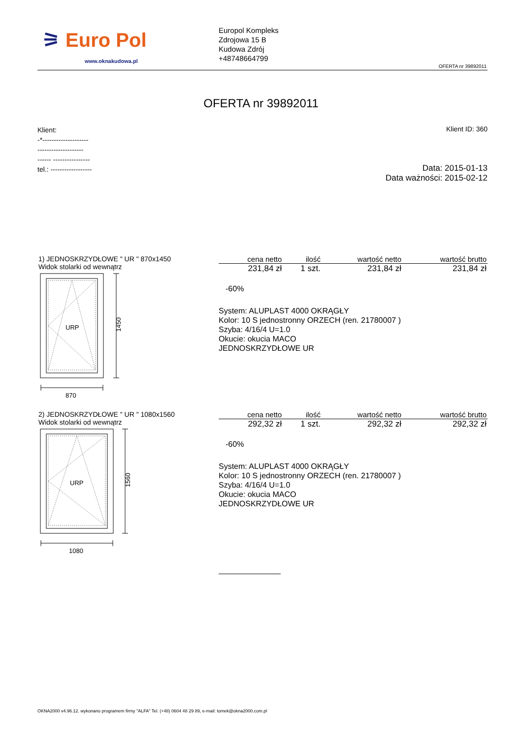⚞ Euro Pol
www.oknakudowa.pl
Europol Kompleks
Zdrojowa 15 B
Kudowa Zdrój
+48748664799
OFERTA nr 39892011
OFERTA nr 39892011
Klient:
-*--------------------
--------------------
------ ----------------
tel.: ------------------
Klient ID: 360
Data: 2015-01-13
Data ważności: 2015-02-12
1) JEDNOSKRZYDŁOWE " UR " 870x1450
Widok stolarki od wewnątrz
URP
1450
870
| cena netto | ilość | wartość netto | wartość brutto |
| --- | --- | --- | --- |
| 231,84 zł | 1 szt. | 231,84 zł | 231,84 zł |
-60%
System: ALUPLAST 4000 OKRĄGŁY
Kolor: 10 S jednostronny ORZECH (ren. 21780007 )
Szyba: 4/16/4 U=1.0
Okucie: okucia MACO
JEDNOSKRZYDŁOWE UR
2) JEDNOSKRZYDŁOWE " UR " 1080x1560
Widok stolarki od wewnątrz
URP
1560
1080
| cena netto | ilość | wartość netto | wartość brutto |
| --- | --- | --- | --- |
| 292,32 zł | 1 szt. | 292,32 zł | 292,32 zł |
-60%
System: ALUPLAST 4000 OKRĄGŁY
Kolor: 10 S jednostronny ORZECH (ren. 21780007 )
Szyba: 4/16/4 U=1.0
Okucie: okucia MACO
JEDNOSKRZYDŁOWE UR
OKNA2000 v4.96.12. wykonano programem firmy "ALFA" Tel. (+48) 0604 48 29 89, e-mail: tomek@okna2000.com.pl